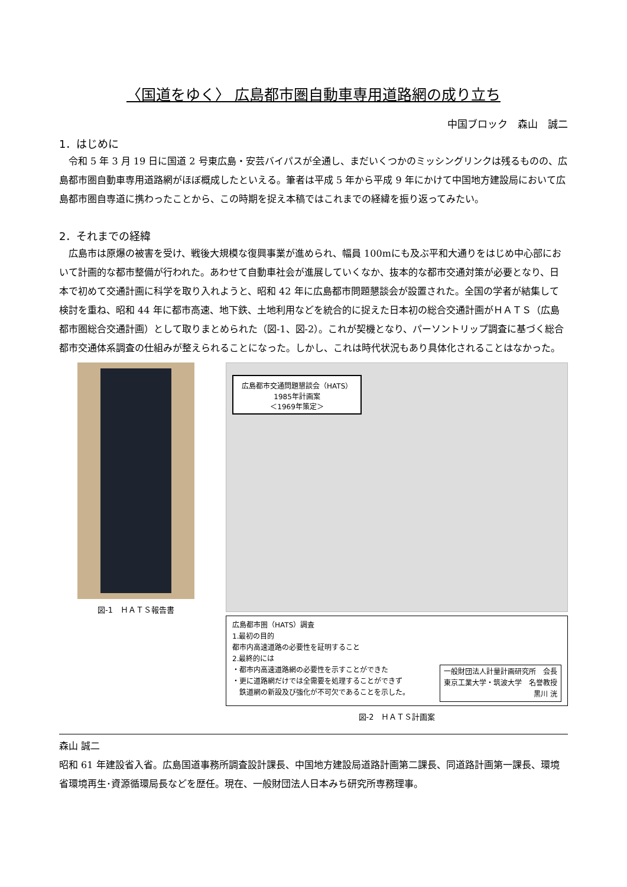〈国道をゆく〉 広島都市圏自動車専用道路網の成り立ち
中国ブロック　森山　誠二
1．はじめに
令和 5 年 3 月 19 日に国道 2 号東広島・安芸バイパスが全通し、まだいくつかのミッシングリンクは残るものの、広島都市圏自動車専用道路網がほぼ概成したといえる。筆者は平成 5 年から平成 9 年にかけて中国地方建設局において広島都市圏自専道に携わったことから、この時期を捉え本稿ではこれまでの経緯を振り返ってみたい。
2．それまでの経緯
広島市は原爆の被害を受け、戦後大規模な復興事業が進められ、幅員 100mにも及ぶ平和大通りをはじめ中心部において計画的な都市整備が行われた。あわせて自動車社会が進展していくなか、抜本的な都市交通対策が必要となり、日本で初めて交通計画に科学を取り入れようと、昭和 42 年に広島都市問題懇談会が設置された。全国の学者が結集して検討を重ね、昭和 44 年に都市高速、地下鉄、土地利用などを統合的に捉えた日本初の総合交通計画がＨＡＴＳ（広島都市圏総合交通計画）として取りまとめられた（図-1、図-2）。これが契機となり、パーソントリップ調査に基づく総合都市交通体系調査の仕組みが整えられることになった。しかし、これは時代状況もあり具体化されることはなかった。
図-1　ＨＡＴＳ報告書
広島都市交通問題懇談会（HATS）
1985年計画案
＜1969年策定＞
広島都市圏（HATS）調査
1.最初の目的
都市内高速道路の必要性を証明すること
2.最終的には
・都市内高速道路網の必要性を示すことができた
・更に道路網だけでは全需要を処理することができず
　鉄道網の新設及び強化が不可欠であることを示した。
一般財団法人計量計画研究所　会長
東京工業大学・筑波大学　名誉教授
黒川 洸
図-2　ＨＡＴＳ計画案
森山 誠二
昭和 61 年建設省入省。広島国道事務所調査設計課長、中国地方建設局道路計画第二課長、同道路計画第一課長、環境省環境再生･資源循環局長などを歴任。現在、一般財団法人日本みち研究所専務理事。